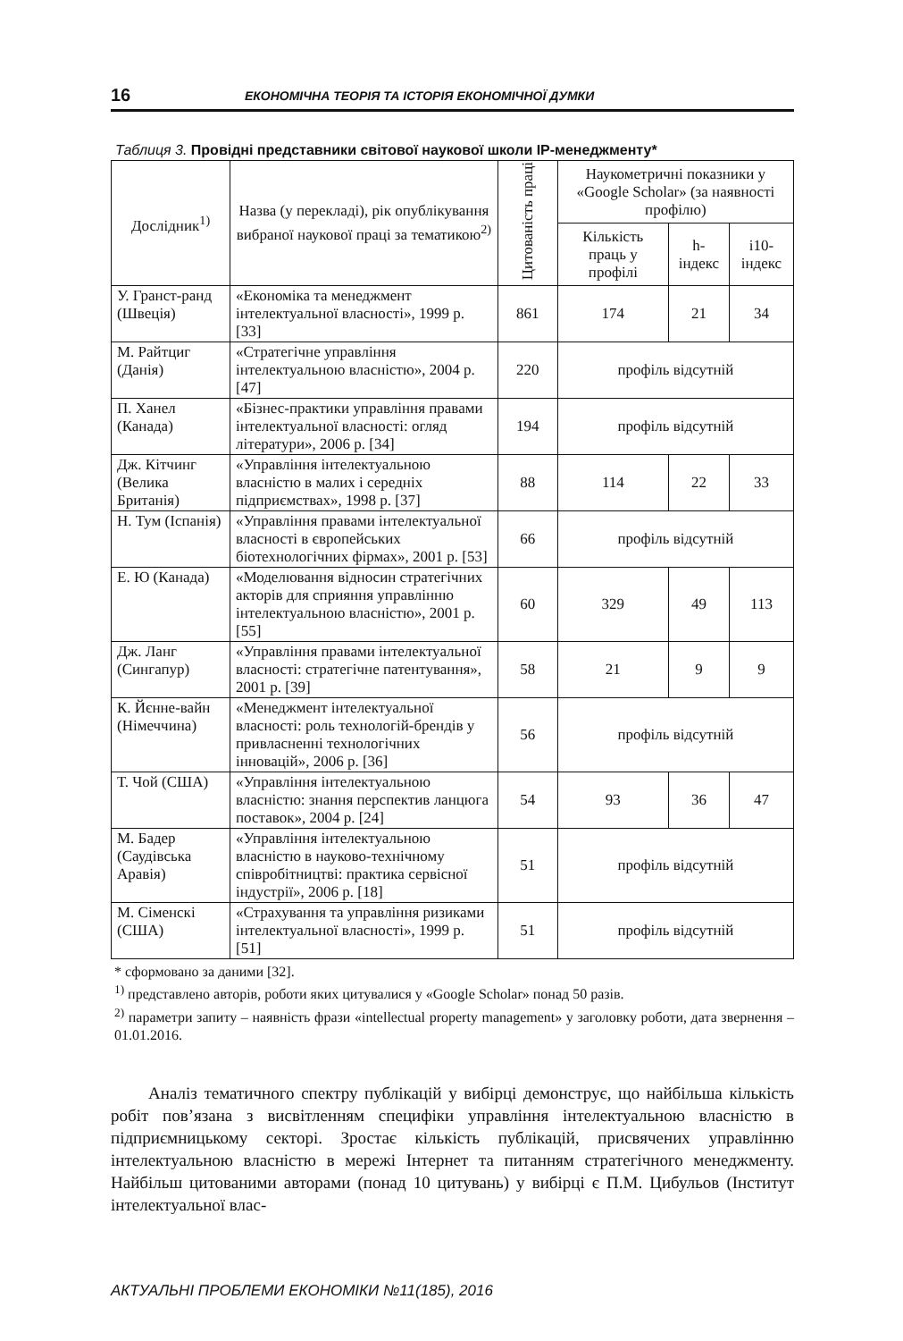16 ЕКОНОМІЧНА ТЕОРІЯ ТА ІСТОРІЯ ЕКОНОМІЧНОЇ ДУМКИ
Таблиця 3. Провідні представники світової наукової школи IP-менеджменту*
| Дослідник<sup>1)</sup> | Назва (у перекладі), рік опублікування вибраної наукової праці за тематикою<sup>2)</sup> | Цитованість праці | Наукометричні показники у «Google Scholar» (за наявності профілю) | | |
| --- | --- | --- | --- | --- | --- |
| | | | Кількість праць у профілі | h-індекс | i10-індекс |
| У. Гранст-ранд (Швеція) | «Економіка та менеджмент інтелектуальної власності», 1999 р. [33] | 861 | 174 | 21 | 34 |
| М. Райтциг (Данія) | «Стратегічне управління інтелектуальною власністю», 2004 р. [47] | 220 | профіль відсутній | | |
| П. Ханел (Канада) | «Бізнес-практики управління правами інтелектуальної власності: огляд літератури», 2006 р. [34] | 194 | профіль відсутній | | |
| Дж. Кітчинг (Велика Британія) | «Управління інтелектуальною власністю в малих і середніх підприємствах», 1998 р. [37] | 88 | 114 | 22 | 33 |
| Н. Тум (Іспанія) | «Управління правами інтелектуальної власності в європейських біотехнологічних фірмах», 2001 р. [53] | 66 | профіль відсутній | | |
| Е. Ю (Канада) | «Моделювання відносин стратегічних акторів для сприяння управлінню інтелектуальною власністю», 2001 р. [55] | 60 | 329 | 49 | 113 |
| Дж. Ланг (Сингапур) | «Управління правами інтелектуальної власності: стратегічне патентування», 2001 р. [39] | 58 | 21 | 9 | 9 |
| К. Йєнне-вайн (Німеччина) | «Менеджмент інтелектуальної власності: роль технологій-брендів у привласненні технологічних інновацій», 2006 р. [36] | 56 | профіль відсутній | | |
| Т. Чой (США) | «Управління інтелектуальною власністю: знання перспектив ланцюга поставок», 2004 р. [24] | 54 | 93 | 36 | 47 |
| М. Бадер (Саудівська Аравія) | «Управління інтелектуальною власністю в науково-технічному співробітництві: практика сервісної індустрії», 2006 р. [18] | 51 | профіль відсутній | | |
| М. Сіменскі (США) | «Страхування та управління ризиками інтелектуальної власності», 1999 р. [51] | 51 | профіль відсутній | | |
* сформовано за даними [32].
<sup>1)</sup> представлено авторів, роботи яких цитувалися у «Google Scholar» понад 50 разів.
<sup>2)</sup> параметри запиту – наявність фрази «intellectual property management» у заголовку роботи, дата звернення – 01.01.2016.
Аналіз тематичного спектру публікацій у вибірці демонструє, що найбільша кількість робіт пов’язана з висвітленням специфіки управління інтелектуальною власністю в підприємницькому секторі. Зростає кількість публікацій, присвячених управлінню інтелектуальною власністю в мережі Інтернет та питанням стратегічного менеджменту. Найбільш цитованими авторами (понад 10 цитувань) у вибірці є П.М. Цибульов (Інститут інтелектуальної влас-
АКТУАЛЬНІ ПРОБЛЕМИ ЕКОНОМІКИ №11(185), 2016